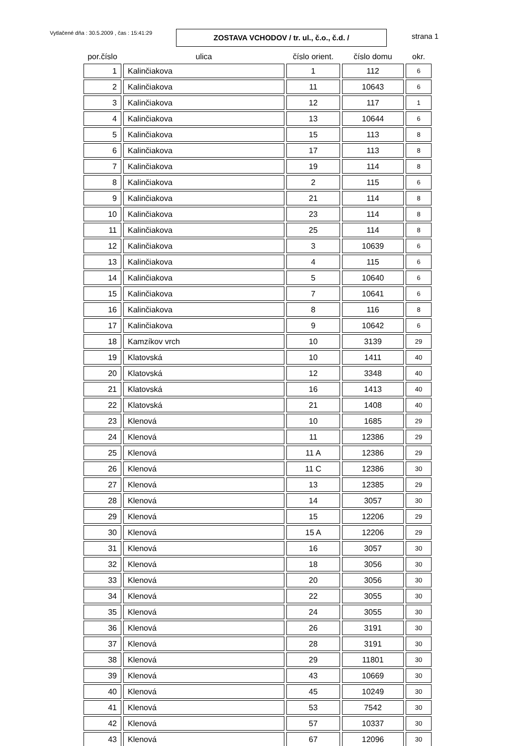Vytlačené dňa : 30.5.2009 , čas : 15:41:29
ZOSTAVA VCHODOV / tr. ul., č.o., č.d. /
strana 1
| por.číslo | ulica | číslo orient. | číslo domu | okr. |
| --- | --- | --- | --- | --- |
| 1 | Kalinčiakova | 1 | 112 | 6 |
| 2 | Kalinčiakova | 11 | 10643 | 6 |
| 3 | Kalinčiakova | 12 | 117 | 1 |
| 4 | Kalinčiakova | 13 | 10644 | 6 |
| 5 | Kalinčiakova | 15 | 113 | 8 |
| 6 | Kalinčiakova | 17 | 113 | 8 |
| 7 | Kalinčiakova | 19 | 114 | 8 |
| 8 | Kalinčiakova | 2 | 115 | 6 |
| 9 | Kalinčiakova | 21 | 114 | 8 |
| 10 | Kalinčiakova | 23 | 114 | 8 |
| 11 | Kalinčiakova | 25 | 114 | 8 |
| 12 | Kalinčiakova | 3 | 10639 | 6 |
| 13 | Kalinčiakova | 4 | 115 | 6 |
| 14 | Kalinčiakova | 5 | 10640 | 6 |
| 15 | Kalinčiakova | 7 | 10641 | 6 |
| 16 | Kalinčiakova | 8 | 116 | 8 |
| 17 | Kalinčiakova | 9 | 10642 | 6 |
| 18 | Kamzíkov vrch | 10 | 3139 | 29 |
| 19 | Klatovská | 10 | 1411 | 40 |
| 20 | Klatovská | 12 | 3348 | 40 |
| 21 | Klatovská | 16 | 1413 | 40 |
| 22 | Klatovská | 21 | 1408 | 40 |
| 23 | Klenová | 10 | 1685 | 29 |
| 24 | Klenová | 11 | 12386 | 29 |
| 25 | Klenová | 11 A | 12386 | 29 |
| 26 | Klenová | 11 C | 12386 | 30 |
| 27 | Klenová | 13 | 12385 | 29 |
| 28 | Klenová | 14 | 3057 | 30 |
| 29 | Klenová | 15 | 12206 | 29 |
| 30 | Klenová | 15 A | 12206 | 29 |
| 31 | Klenová | 16 | 3057 | 30 |
| 32 | Klenová | 18 | 3056 | 30 |
| 33 | Klenová | 20 | 3056 | 30 |
| 34 | Klenová | 22 | 3055 | 30 |
| 35 | Klenová | 24 | 3055 | 30 |
| 36 | Klenová | 26 | 3191 | 30 |
| 37 | Klenová | 28 | 3191 | 30 |
| 38 | Klenová | 29 | 11801 | 30 |
| 39 | Klenová | 43 | 10669 | 30 |
| 40 | Klenová | 45 | 10249 | 30 |
| 41 | Klenová | 53 | 7542 | 30 |
| 42 | Klenová | 57 | 10337 | 30 |
| 43 | Klenová | 67 | 12096 | 30 |